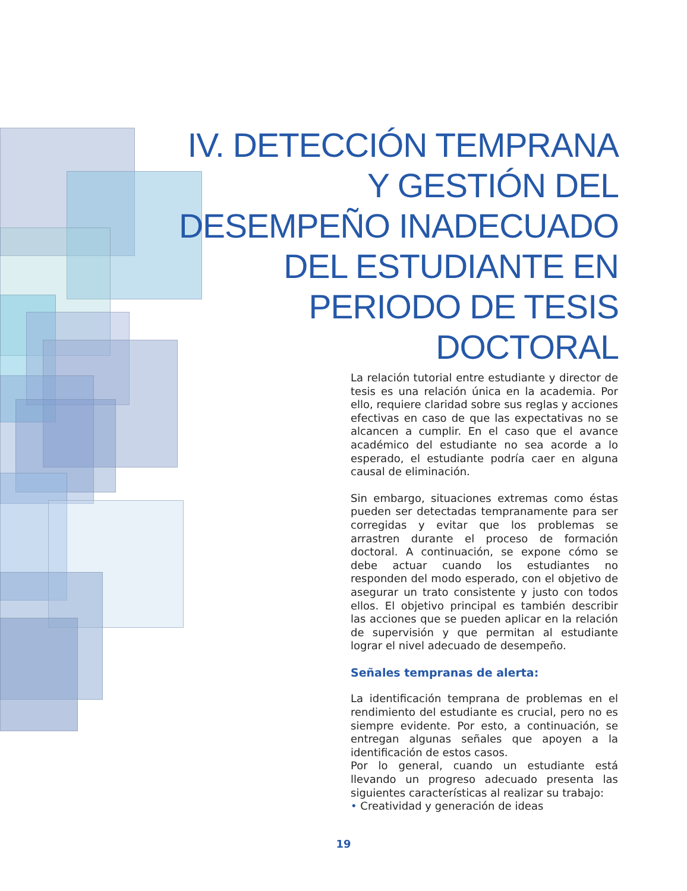IV. DETECCIÓN TEMPRANA Y GESTIÓN DEL DESEMPEÑO INADECUADO DEL ESTUDIANTE EN PERIODO DE TESIS DOCTORAL
La relación tutorial entre estudiante y director de tesis es una relación única en la academia. Por ello, requiere claridad sobre sus reglas y acciones efectivas en caso de que las expectativas no se alcancen a cumplir. En el caso que el avance académico del estudiante no sea acorde a lo esperado, el estudiante podría caer en alguna causal de eliminación.
Sin embargo, situaciones extremas como éstas pueden ser detectadas tempranamente para ser corregidas y evitar que los problemas se arrastren durante el proceso de formación doctoral. A continuación, se expone cómo se debe actuar cuando los estudiantes no responden del modo esperado, con el objetivo de asegurar un trato consistente y justo con todos ellos. El objetivo principal es también describir las acciones que se pueden aplicar en la relación de supervisión y que permitan al estudiante lograr el nivel adecuado de desempeño.
Señales tempranas de alerta:
La identificación temprana de problemas en el rendimiento del estudiante es crucial, pero no es siempre evidente. Por esto, a continuación, se entregan algunas señales que apoyen a la identificación de estos casos.
Por lo general, cuando un estudiante está llevando un progreso adecuado presenta las siguientes características al realizar su trabajo:
• Creatividad y generación de ideas
19